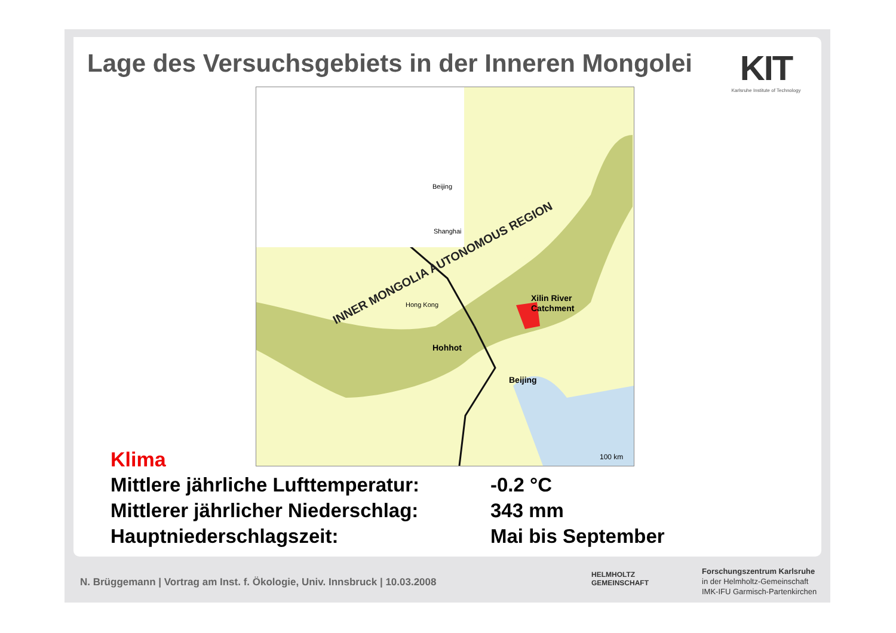Lage des Versuchsgebiets in der Inneren Mongolei
KIT
Karlsruhe Institute of Technology
Beijing
Shanghai
Hong Kong
INNER MONGOLIA AUTONOMOUS REGION
Xilin River
Catchment
Hohhot
Beijing
100 km
Klima
Mittlere jährliche Lufttemperatur: -0.2 °C
Mittlerer jährlicher Niederschlag: 343 mm
Hauptniederschlagszeit: Mai bis September
N. Brüggemann | Vortrag am Inst. f. Ökologie, Univ. Innsbruck | 10.03.2008
HELMHOLTZ
GEMEINSCHAFT
Forschungszentrum Karlsruhe
in der Helmholtz-Gemeinschaft
IMK-IFU Garmisch-Partenkirchen